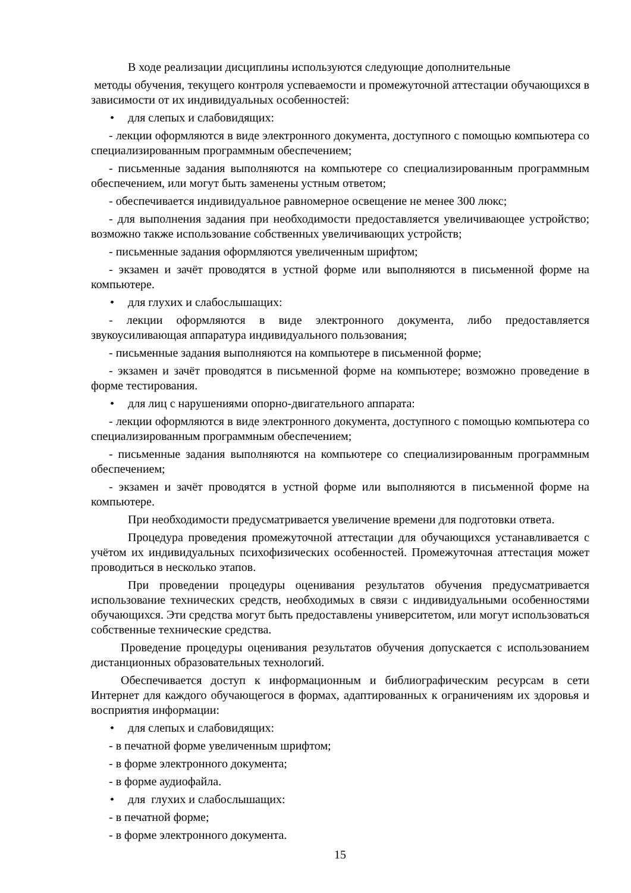В ходе реализации дисциплины используются следующие дополнительные
методы обучения, текущего контроля успеваемости и промежуточной аттестации обучающихся в зависимости от их индивидуальных особенностей:
• для слепых и слабовидящих:
- лекции оформляются в виде электронного документа, доступного с помощью компьютера со специализированным программным обеспечением;
- письменные задания выполняются на компьютере со специализированным программным обеспечением, или могут быть заменены устным ответом;
- обеспечивается индивидуальное равномерное освещение не менее 300 люкс;
- для выполнения задания при необходимости предоставляется увеличивающее устройство; возможно также использование собственных увеличивающих устройств;
- письменные задания оформляются увеличенным шрифтом;
- экзамен и зачёт проводятся в устной форме или выполняются в письменной форме на компьютере.
• для глухих и слабослышащих:
- лекции оформляются в виде электронного документа, либо предоставляется звукоусиливающая аппаратура индивидуального пользования;
- письменные задания выполняются на компьютере в письменной форме;
- экзамен и зачёт проводятся в письменной форме на компьютере; возможно проведение в форме тестирования.
• для лиц с нарушениями опорно-двигательного аппарата:
- лекции оформляются в виде электронного документа, доступного с помощью компьютера со специализированным программным обеспечением;
- письменные задания выполняются на компьютере со специализированным программным обеспечением;
- экзамен и зачёт проводятся в устной форме или выполняются в письменной форме на компьютере.
При необходимости предусматривается увеличение времени для подготовки ответа.
Процедура проведения промежуточной аттестации для обучающихся устанавливается с учётом их индивидуальных психофизических особенностей. Промежуточная аттестация может проводиться в несколько этапов.
При проведении процедуры оценивания результатов обучения предусматривается использование технических средств, необходимых в связи с индивидуальными особенностями обучающихся. Эти средства могут быть предоставлены университетом, или могут использоваться собственные технические средства.
Проведение процедуры оценивания результатов обучения допускается с использованием дистанционных образовательных технологий.
Обеспечивается доступ к информационным и библиографическим ресурсам в сети Интернет для каждого обучающегося в формах, адаптированных к ограничениям их здоровья и восприятия информации:
• для слепых и слабовидящих:
- в печатной форме увеличенным шрифтом;
- в форме электронного документа;
- в форме аудиофайла.
• для глухих и слабослышащих:
- в печатной форме;
- в форме электронного документа.
15